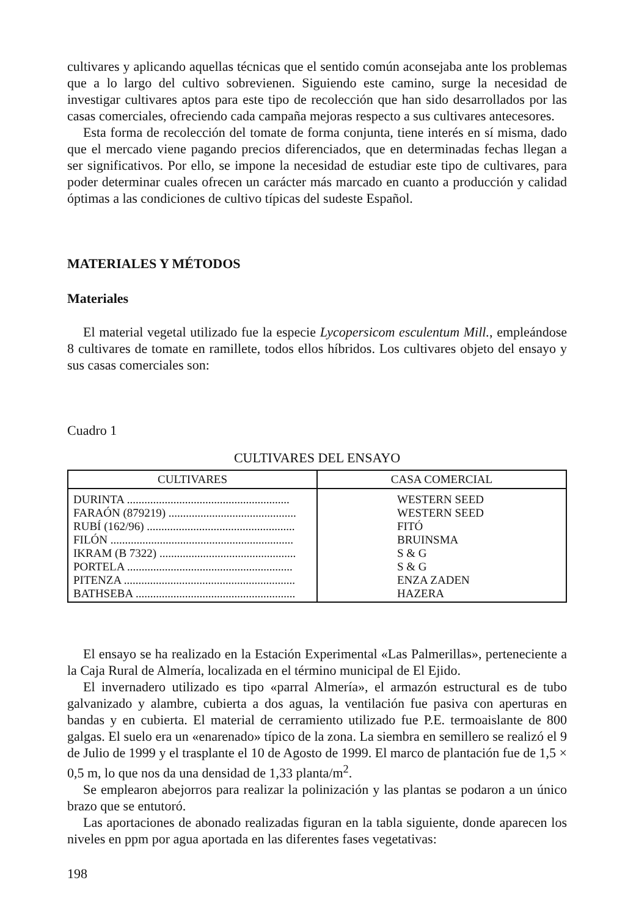cultivares y aplicando aquellas técnicas que el sentido común aconsejaba ante los problemas que a lo largo del cultivo sobrevienen. Siguiendo este camino, surge la necesidad de investigar cultivares aptos para este tipo de recolección que han sido desarrollados por las casas comerciales, ofreciendo cada campaña mejoras respecto a sus cultivares antecesores.
Esta forma de recolección del tomate de forma conjunta, tiene interés en sí misma, dado que el mercado viene pagando precios diferenciados, que en determinadas fechas llegan a ser significativos. Por ello, se impone la necesidad de estudiar este tipo de cultivares, para poder determinar cuales ofrecen un carácter más marcado en cuanto a producción y calidad óptimas a las condiciones de cultivo típicas del sudeste Español.
MATERIALES Y MÉTODOS
Materiales
El material vegetal utilizado fue la especie Lycopersicom esculentum Mill., empleándose 8 cultivares de tomate en ramillete, todos ellos híbridos. Los cultivares objeto del ensayo y sus casas comerciales son:
Cuadro 1
CULTIVARES DEL ENSAYO
| CULTIVARES | CASA COMERCIAL |
| --- | --- |
| DURINTA ........................................................ FARAÓN (879219) ............................................ RUBÍ (162/96) ................................................... FILÓN ............................................................... IKRAM (B 7322) ............................................... PORTELA ......................................................... PITENZA ........................................................... BATHSEBA ....................................................... | WESTERN SEED WESTERN SEED FITÓ BRUINSMA S & G S & G ENZA ZADEN HAZERA |
El ensayo se ha realizado en la Estación Experimental «Las Palmerillas», perteneciente a la Caja Rural de Almería, localizada en el término municipal de El Ejido.
El invernadero utilizado es tipo «parral Almería», el armazón estructural es de tubo galvanizado y alambre, cubierta a dos aguas, la ventilación fue pasiva con aperturas en bandas y en cubierta. El material de cerramiento utilizado fue P.E. termoaislante de 800 galgas. El suelo era un «enarenado» típico de la zona. La siembra en semillero se realizó el 9 de Julio de 1999 y el trasplante el 10 de Agosto de 1999. El marco de plantación fue de 1,5 × 0,5 m, lo que nos da una densidad de 1,33 planta/m<sup>2</sup>.
Se emplearon abejorros para realizar la polinización y las plantas se podaron a un único brazo que se entutoró.
Las aportaciones de abonado realizadas figuran en la tabla siguiente, donde aparecen los niveles en ppm por agua aportada en las diferentes fases vegetativas:
198